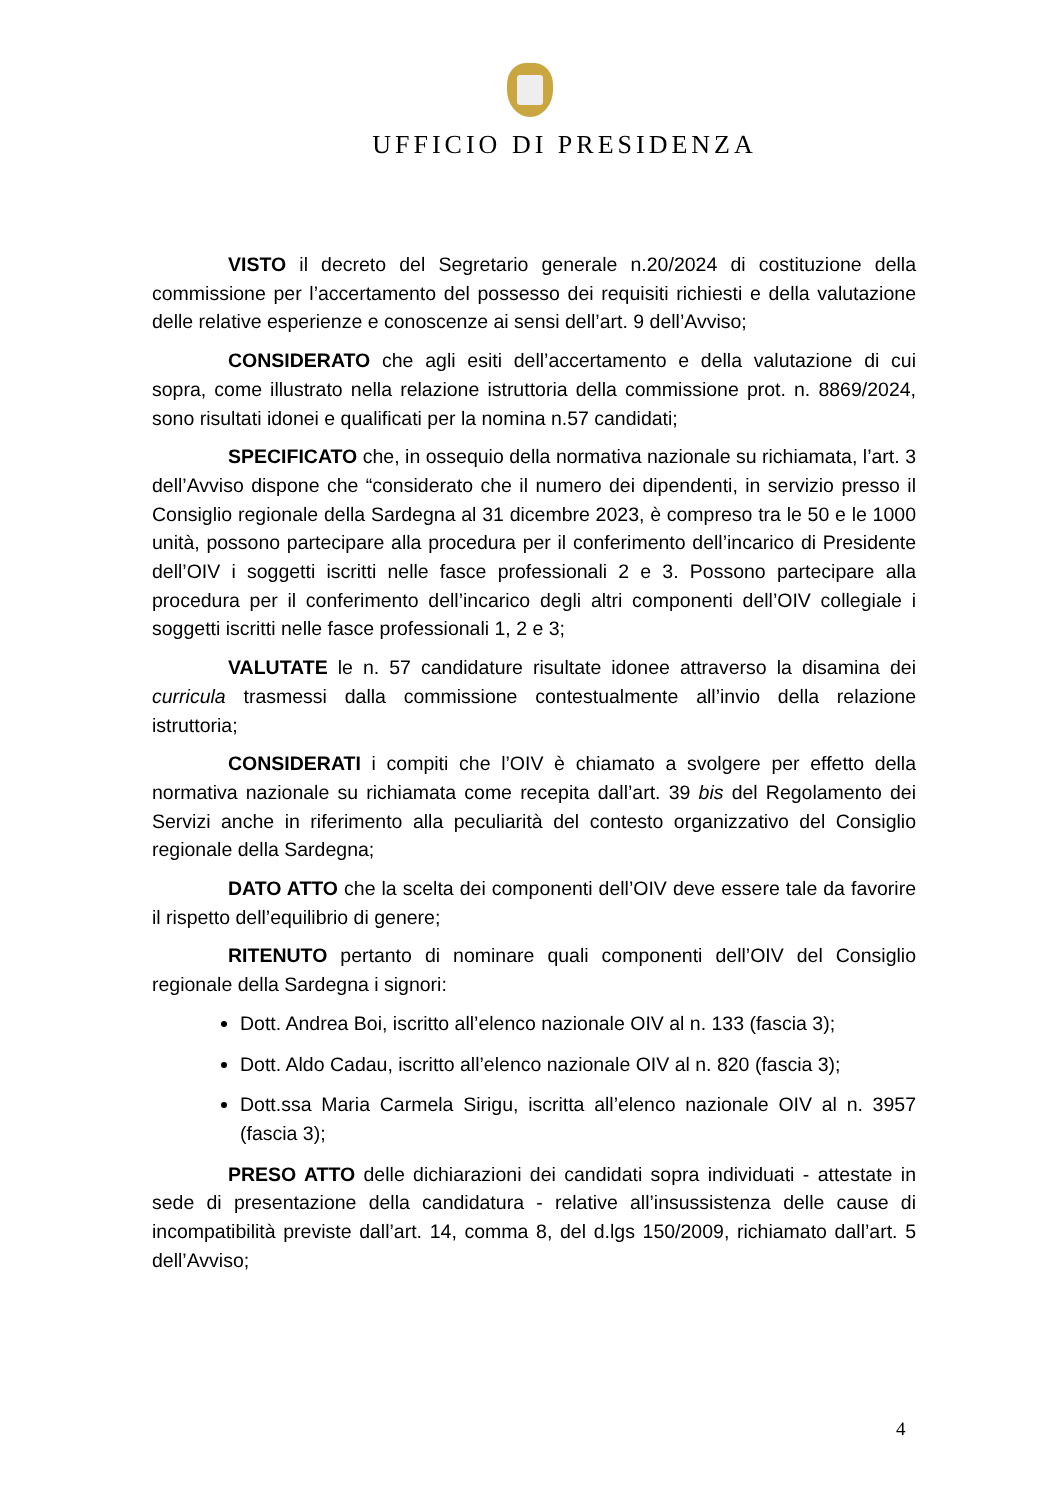UFFICIO DI PRESIDENZA
VISTO il decreto del Segretario generale n.20/2024 di costituzione della commissione per l’accertamento del possesso dei requisiti richiesti e della valutazione delle relative esperienze e conoscenze ai sensi dell’art. 9 dell’Avviso;
CONSIDERATO che agli esiti dell’accertamento e della valutazione di cui sopra, come illustrato nella relazione istruttoria della commissione prot. n. 8869/2024, sono risultati idonei e qualificati per la nomina n.57 candidati;
SPECIFICATO che, in ossequio della normativa nazionale su richiamata, l’art. 3 dell’Avviso dispone che “considerato che il numero dei dipendenti, in servizio presso il Consiglio regionale della Sardegna al 31 dicembre 2023, è compreso tra le 50 e le 1000 unità, possono partecipare alla procedura per il conferimento dell’incarico di Presidente dell’OIV i soggetti iscritti nelle fasce professionali 2 e 3. Possono partecipare alla procedura per il conferimento dell’incarico degli altri componenti dell’OIV collegiale i soggetti iscritti nelle fasce professionali 1, 2 e 3;
VALUTATE le n. 57 candidature risultate idonee attraverso la disamina dei curricula trasmessi dalla commissione contestualmente all’invio della relazione istruttoria;
CONSIDERATI i compiti che l’OIV è chiamato a svolgere per effetto della normativa nazionale su richiamata come recepita dall’art. 39 bis del Regolamento dei Servizi anche in riferimento alla peculiarità del contesto organizzativo del Consiglio regionale della Sardegna;
DATO ATTO che la scelta dei componenti dell’OIV deve essere tale da favorire il rispetto dell’equilibrio di genere;
RITENUTO pertanto di nominare quali componenti dell’OIV del Consiglio regionale della Sardegna i signori:
Dott. Andrea Boi, iscritto all’elenco nazionale OIV al n. 133 (fascia 3);
Dott. Aldo Cadau, iscritto all’elenco nazionale OIV al n. 820 (fascia 3);
Dott.ssa Maria Carmela Sirigu, iscritta all’elenco nazionale OIV al n. 3957 (fascia 3);
PRESO ATTO delle dichiarazioni dei candidati sopra individuati - attestate in sede di presentazione della candidatura - relative all’insussistenza delle cause di incompatibilità previste dall’art. 14, comma 8, del d.lgs 150/2009, richiamato dall’art. 5 dell’Avviso;
4